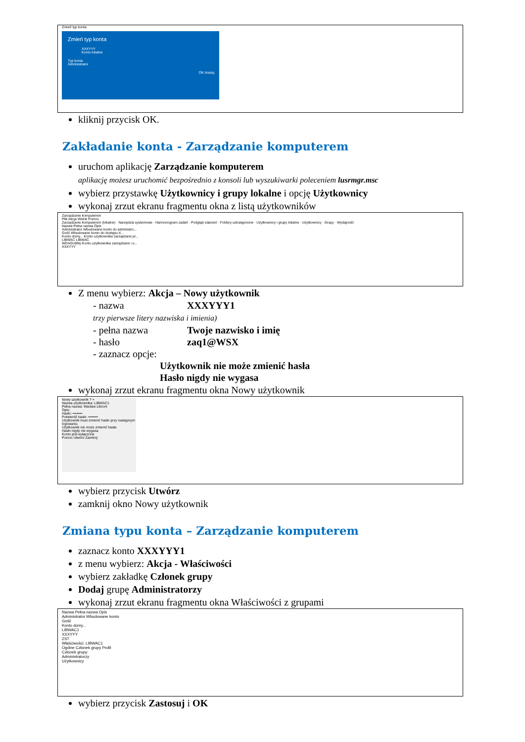Zmień typ konta
Zmień typ konta
XXXYYY
Konto lokalne
Typ konta
Administrator
OK Anuluj
kliknij przycisk OK.
Zakładanie konta - Zarządzanie komputerem
uruchom aplikację Zarządzanie komputerem
aplikację możesz uruchomić bezpośrednio z konsoli lub wyszukiwarki poleceniem lusrmgr.msc
wybierz przystawkę Użytkownicy i grupy lokalne i opcję Użytkownicy
wykonaj zrzut ekranu fragmentu okna z listą użytkowników
Zarządzanie komputerem
Plik Akcja Widok Pomoc
Zarządzanie komputerem (lokalne) · Narzędzia systemowe · Harmonogram zadań · Podgląd zdarzeń · Foldery udostępnione · Użytkownicy i grupy lokalne · Użytkownicy · Grupy · Wydajność
Nazwa Pełna nazwa Opis
Administrator Wbudowane konto do administro...
Gość Wbudowane konto do dostępu d...
Konto domy... Konto użytkownika zarządzane pr...
LIBWAC LIBWAC
WDAGUtility Konto użytkownika zarządzane i u...
XXXYYY
Z menu wybierz: Akcja – Nowy użytkownik
- nazwa XXXYYY1
trzy pierwsze litery nazwiska i imienia)
- pełna nazwa Twoje nazwisko i imię
- hasło zaq1@WSX
- zaznacz opcje:
Użytkownik nie może zmienić hasła
Hasło nigdy nie wygasa
wykonaj zrzut ekranu fragmentu okna Nowy użytkownik
Nowy użytkownik ? ×
Nazwa użytkownika: LIBWAC1
Pełna nazwa: Wacław Libront
Opis:
Hasło: ••••••••
Potwierdź hasło: ••••••••
Użytkownik musi zmienić hasło przy następnym logowaniu
Użytkownik nie może zmienić hasła
Hasło nigdy nie wygasa
Konto jest wyłączone
Pomoc Utwórz Zamknij
wybierz przycisk Utwórz
zamknij okno Nowy użytkownik
Zmiana typu konta – Zarządzanie komputerem
zaznacz konto XXXYYY1
z menu wybierz: Akcja - Właściwości
wybierz zakładkę Członek grupy
Dodaj grupę Administratorzy
wykonaj zrzut ekranu fragmentu okna Właściwości z grupami
Nazwa Pełna nazwa Opis
Administrator Wbudowane konto
Gość
Konto domy...
LIBWAC1
XXXYYY
ZST
Właściwości: LIBWAC1
Ogólne Członek grupy Profil
Członek grupy:
Administratorzy
Użytkownicy
wybierz przycisk Zastosuj i OK